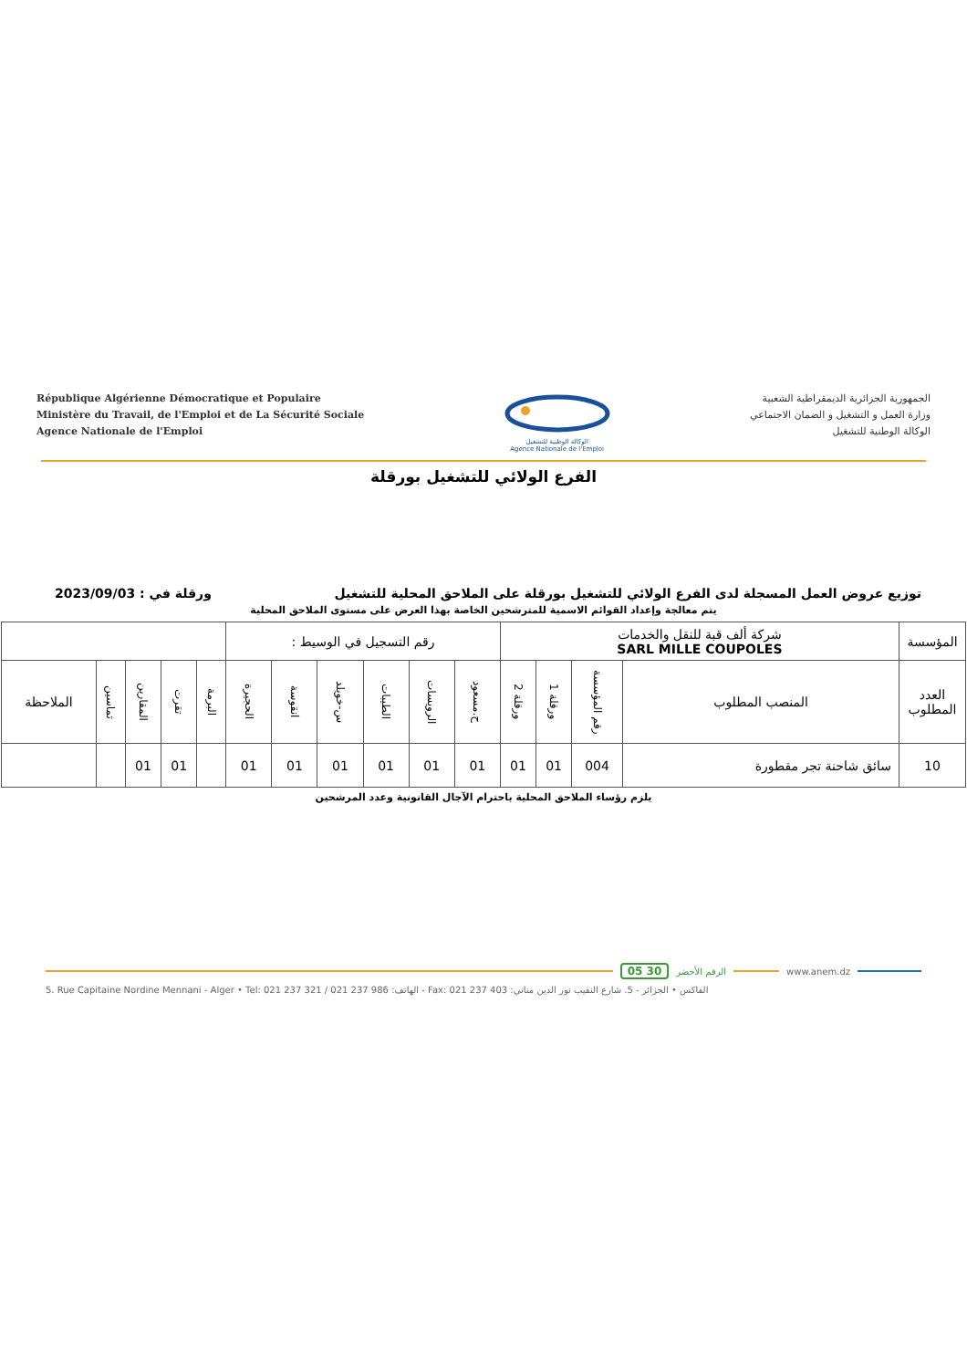République Algérienne Démocratique et Populaire
Ministère du Travail, de l'Emploi et de La Sécurité Sociale
Agence Nationale de l'Emploi
الوكالة الوطنية للتشغيل
Agence Nationale de l'Emploi
الجمهورية الجزائرية الديمقراطية الشعبية
وزارة العمل و التشغيل و الضمان الاجتماعي
الوكالة الوطنية للتشغيل
الفرع الولائي للتشغيل بورقلة
توزيع عروض العمل المسجلة لدى الفرع الولائي للتشغيل بورقلة على الملاحق المحلية للتشغيل ورقلة في : 2023/09/03
يتم معالجة وإعداد القوائم الاسمية للمترشحين الخاصة بهذا العرض على مستوى الملاحق المحلية
| المؤسسة | شركة ألف قبة للنقل والخدمات SARL MILLE COUPOLES | | | | رقم التسجيل في الوسيط : | | | | | | | | | | |
| العدد المطلوب | المنصب المطلوب | رقم المؤسسة | ورقلة 1 | ورقلة 2 | ح.مسعود | الرويسات | الطيبات | س-خويلد | انقوسة | الحجيرة | البرمة | تقرت | المقارين | تماسين | الملاحظة |
| 10 | سائق شاحنة تجر مقطورة | 004 | 01 | 01 | 01 | 01 | 01 | 01 | 01 | 01 | | 01 | 01 | | |
يلزم رؤساء الملاحق المحلية باحترام الآجال القانونية وعدد المرشحين
www.anem.dz الرقم الأخضر 30 05
5. Rue Capitaine Nordine Mennani - Alger • Tel: 021 237 321 / 021 237 986 :الهاتف - Fax: 021 237 403 :الفاكس • الجزائر - 5. شارع النقيب نور الدين مناني